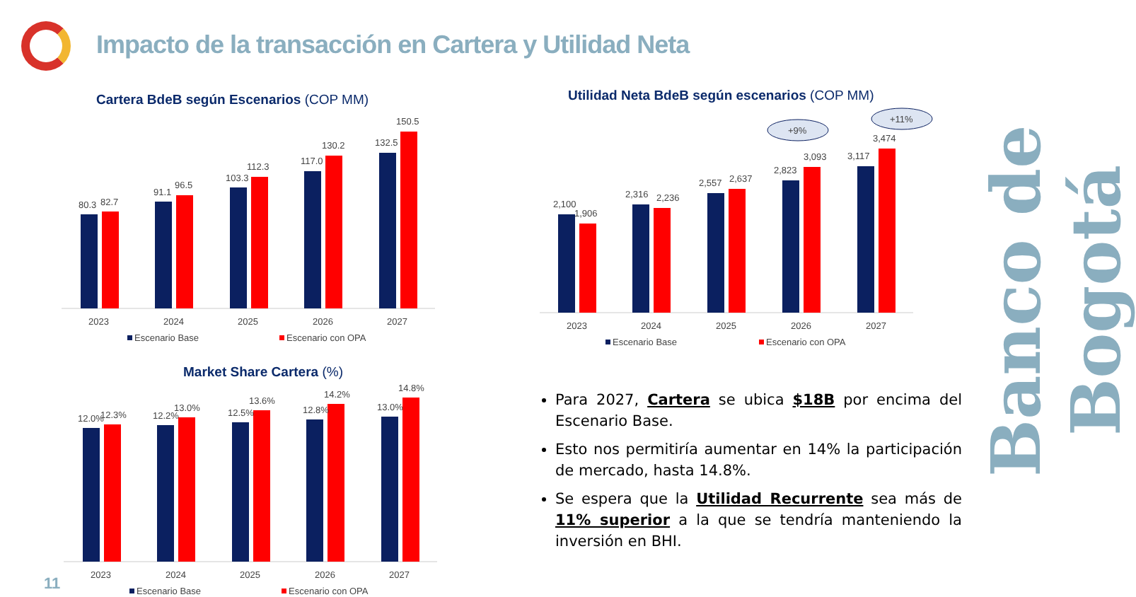Impacto de la transacción en Cartera y Utilidad Neta
Cartera BdeB según Escenarios (COP MM)
80.3
82.7
91.1
96.5
103.3
112.3
117.0
130.2
132.5
150.5
2023
2024
2025
2026
2027
Escenario Base
Escenario con OPA
Utilidad Neta BdeB según escenarios (COP MM)
+9%
+11%
2,100
1,906
2,316
2,236
2,557
2,637
2,823
3,093
3,117
3,474
2023
2024
2025
2026
2027
Escenario Base
Escenario con OPA
Market Share Cartera (%)
12.0%
12.3%
12.2%
13.0%
12.5%
13.6%
12.8%
14.2%
13.0%
14.8%
2023
2024
2025
2026
2027
Escenario Base
Escenario con OPA
Para 2027, Cartera se ubica $18B por encima del Escenario Base.
Esto nos permitiría aumentar en 14% la participación de mercado, hasta 14.8%.
Se espera que la Utilidad Recurrente sea más de 11% superior a la que se tendría manteniendo la inversión en BHI.
Banco de Bogotá
11